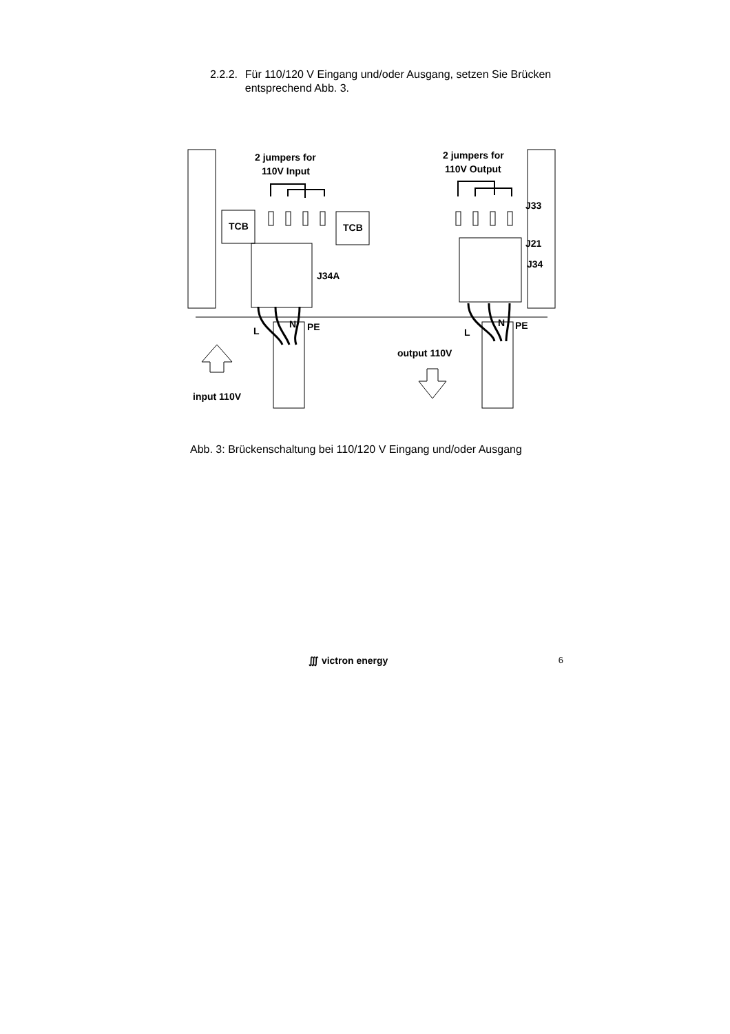2.2.2. Für 110/120 V Eingang und/oder Ausgang, setzen Sie Brücken entsprechend Abb. 3.
2 jumpers for
110V Input
2 jumpers for
110V Output
TCB
TCB
J34A
J33
J21
J34
L
N
PE
L
N
PE
output 110V
input 110V
Abb. 3: Brückenschaltung bei 110/120 V Eingang und/oder Ausgang
∭ victron energy 6